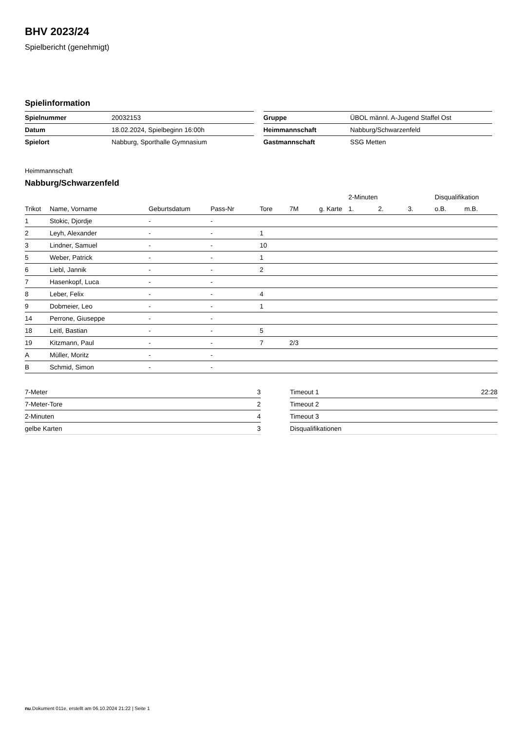BHV 2023/24
Spielbericht (genehmigt)
Spielinformation
| Spielnummer | 20032153 |
| Datum | 18.02.2024, Spielbeginn 16:00h |
| Spielort | Nabburg, Sporthalle Gymnasium |
| Gruppe | ÜBOL männl. A-Jugend Staffel Ost |
| Heimmannschaft | Nabburg/Schwarzenfeld |
| Gastmannschaft | SSG Metten |
Heimmannschaft
Nabburg/Schwarzenfeld
| | | | | | | | 2-Minuten | | | Disqualifikation | |
| --- | --- | --- | --- | --- | --- | --- | --- | --- | --- | --- | --- |
| Trikot | Name, Vorname | Geburtsdatum | Pass-Nr | Tore | 7M | g. Karte | 1. | 2. | 3. | o.B. | m.B. |
| 1 | Stokic, Djordje | - | - | | | | | | | | |
| 2 | Leyh, Alexander | - | - | 1 | | | | | | | |
| 3 | Lindner, Samuel | - | - | 10 | | | | | | | |
| 5 | Weber, Patrick | - | - | 1 | | | | | | | |
| 6 | Liebl, Jannik | - | - | 2 | | | | | | | |
| 7 | Hasenkopf, Luca | - | - | | | | | | | | |
| 8 | Leber, Felix | - | - | 4 | | | | | | | |
| 9 | Dobmeier, Leo | - | - | 1 | | | | | | | |
| 14 | Perrone, Giuseppe | - | - | | | | | | | | |
| 18 | Leitl, Bastian | - | - | 5 | | | | | | | |
| 19 | Kitzmann, Paul | - | - | 7 | 2/3 | | | | | | |
| A | Müller, Moritz | - | - | | | | | | | | |
| B | Schmid, Simon | - | - | | | | | | | | |
| 7-Meter | 3 |
| 7-Meter-Tore | 2 |
| 2-Minuten | 4 |
| gelbe Karten | 3 |
| Timeout 1 | 22:28 |
| Timeout 2 | |
| Timeout 3 | |
| Disqualifikationen | |
nu.Dokument 011e, erstellt am 06.10.2024 21:22 | Seite 1